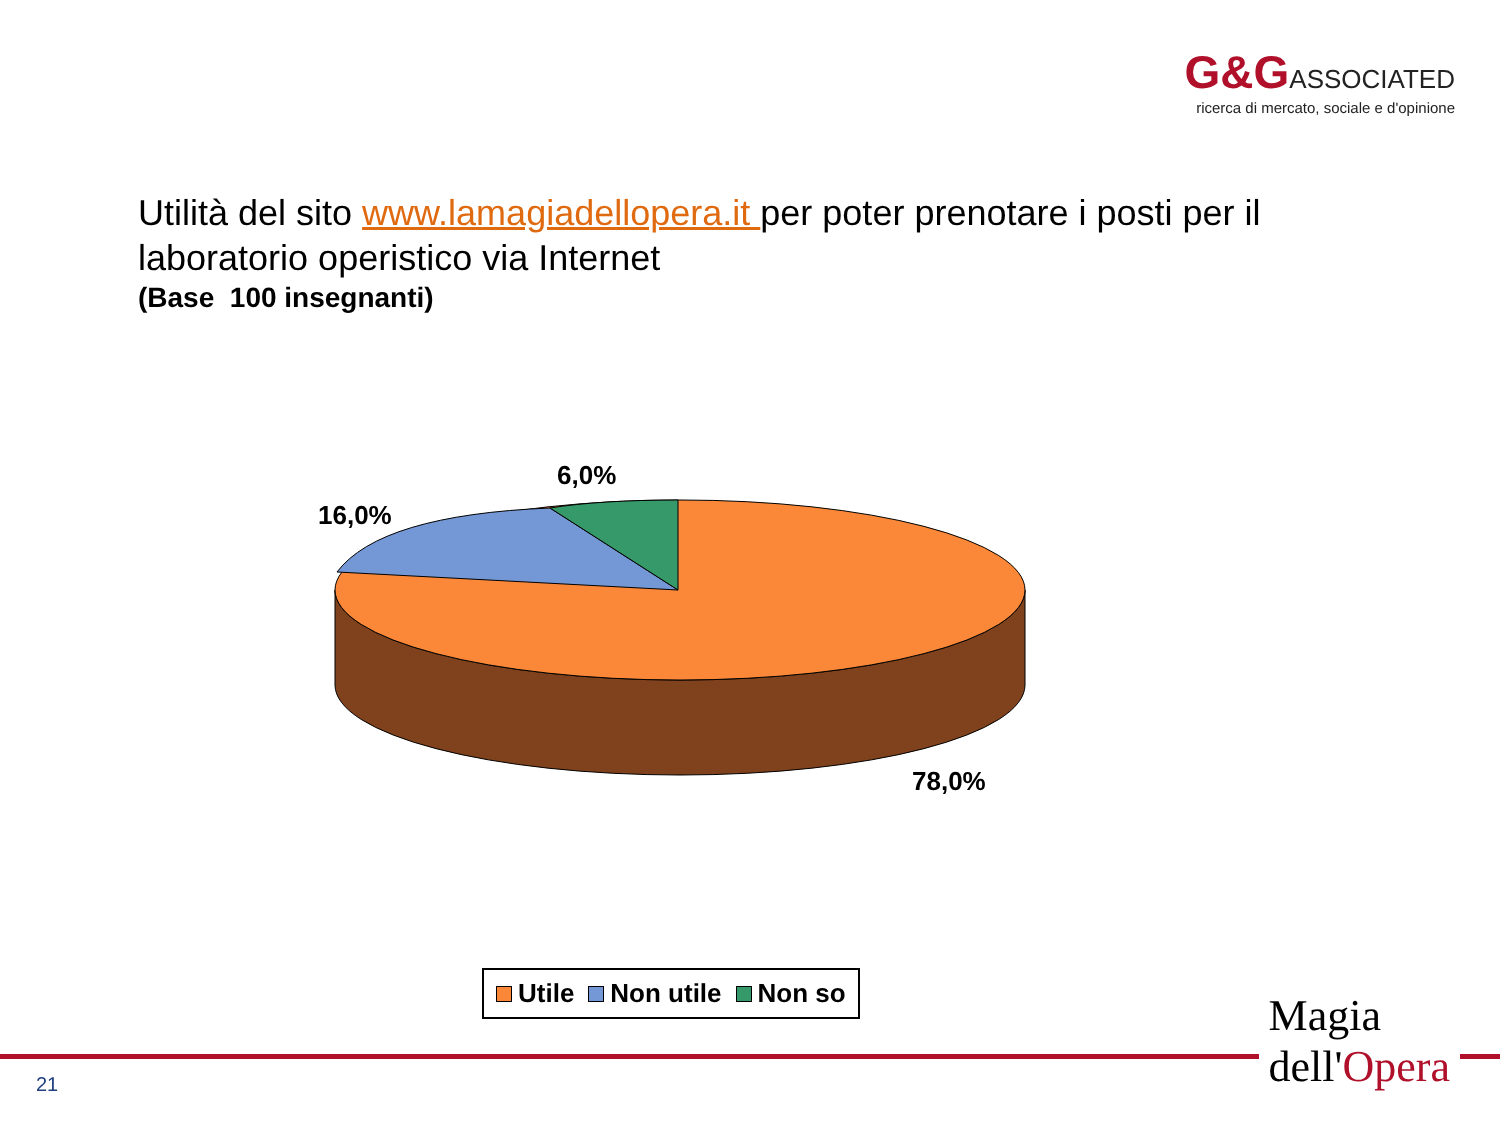G&GASSOCIATED
ricerca di mercato, sociale e d'opinione
Utilità del sito www.lamagiadellopera.it per poter prenotare i posti per il laboratorio operistico via Internet
(Base 100 insegnanti)
6,0%
16,0%
78,0%
Utile Non utile Non so
21
Magia
dell'Opera